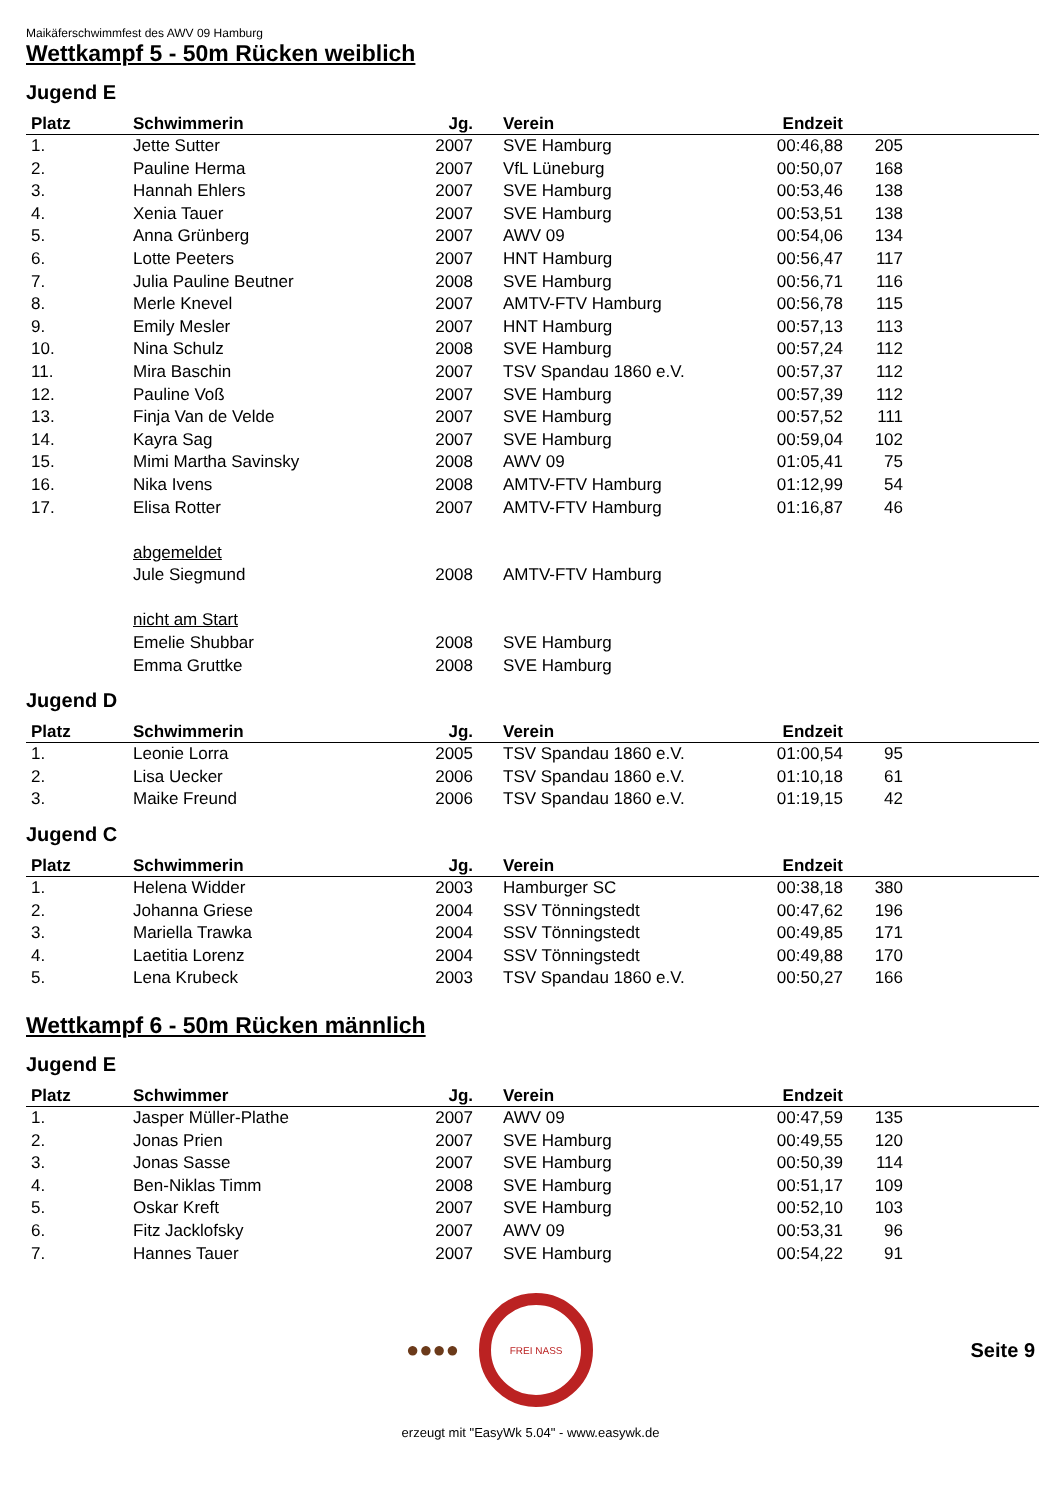Maikäferschwimmfest des AWV 09 Hamburg
Wettkampf 5 - 50m Rücken weiblich
Jugend E
| Platz | Schwimmerin | Jg. | Verein | Endzeit | | |
| --- | --- | --- | --- | --- | --- | --- |
| 1. | Jette Sutter | 2007 | SVE Hamburg | 00:46,88 | 205 | |
| 2. | Pauline Herma | 2007 | VfL Lüneburg | 00:50,07 | 168 | |
| 3. | Hannah Ehlers | 2007 | SVE Hamburg | 00:53,46 | 138 | |
| 4. | Xenia Tauer | 2007 | SVE Hamburg | 00:53,51 | 138 | |
| 5. | Anna Grünberg | 2007 | AWV 09 | 00:54,06 | 134 | |
| 6. | Lotte Peeters | 2007 | HNT Hamburg | 00:56,47 | 117 | |
| 7. | Julia Pauline Beutner | 2008 | SVE Hamburg | 00:56,71 | 116 | |
| 8. | Merle Knevel | 2007 | AMTV-FTV Hamburg | 00:56,78 | 115 | |
| 9. | Emily Mesler | 2007 | HNT Hamburg | 00:57,13 | 113 | |
| 10. | Nina Schulz | 2008 | SVE Hamburg | 00:57,24 | 112 | |
| 11. | Mira Baschin | 2007 | TSV Spandau 1860 e.V. | 00:57,37 | 112 | |
| 12. | Pauline Voß | 2007 | SVE Hamburg | 00:57,39 | 112 | |
| 13. | Finja Van de Velde | 2007 | SVE Hamburg | 00:57,52 | 111 | |
| 14. | Kayra Sag | 2007 | SVE Hamburg | 00:59,04 | 102 | |
| 15. | Mimi Martha Savinsky | 2008 | AWV 09 | 01:05,41 | 75 | |
| 16. | Nika Ivens | 2008 | AMTV-FTV Hamburg | 01:12,99 | 54 | |
| 17. | Elisa Rotter | 2007 | AMTV-FTV Hamburg | 01:16,87 | 46 | |
| | abgemeldet | | | | | |
| | Jule Siegmund | 2008 | AMTV-FTV Hamburg | | | |
| | nicht am Start | | | | | |
| | Emelie Shubbar | 2008 | SVE Hamburg | | | |
| | Emma Gruttke | 2008 | SVE Hamburg | | | |
Jugend D
| Platz | Schwimmerin | Jg. | Verein | Endzeit | | |
| --- | --- | --- | --- | --- | --- | --- |
| 1. | Leonie Lorra | 2005 | TSV Spandau 1860 e.V. | 01:00,54 | 95 | |
| 2. | Lisa Uecker | 2006 | TSV Spandau 1860 e.V. | 01:10,18 | 61 | |
| 3. | Maike Freund | 2006 | TSV Spandau 1860 e.V. | 01:19,15 | 42 | |
Jugend C
| Platz | Schwimmerin | Jg. | Verein | Endzeit | | |
| --- | --- | --- | --- | --- | --- | --- |
| 1. | Helena Widder | 2003 | Hamburger SC | 00:38,18 | 380 | |
| 2. | Johanna Griese | 2004 | SSV Tönningstedt | 00:47,62 | 196 | |
| 3. | Mariella Trawka | 2004 | SSV Tönningstedt | 00:49,85 | 171 | |
| 4. | Laetitia Lorenz | 2004 | SSV Tönningstedt | 00:49,88 | 170 | |
| 5. | Lena Krubeck | 2003 | TSV Spandau 1860 e.V. | 00:50,27 | 166 | |
Wettkampf 6 - 50m Rücken männlich
Jugend E
| Platz | Schwimmer | Jg. | Verein | Endzeit | | |
| --- | --- | --- | --- | --- | --- | --- |
| 1. | Jasper Müller-Plathe | 2007 | AWV 09 | 00:47,59 | 135 | |
| 2. | Jonas Prien | 2007 | SVE Hamburg | 00:49,55 | 120 | |
| 3. | Jonas Sasse | 2007 | SVE Hamburg | 00:50,39 | 114 | |
| 4. | Ben-Niklas Timm | 2008 | SVE Hamburg | 00:51,17 | 109 | |
| 5. | Oskar Kreft | 2007 | SVE Hamburg | 00:52,10 | 103 | |
| 6. | Fitz Jacklofsky | 2007 | AWV 09 | 00:53,31 | 96 | |
| 7. | Hannes Tauer | 2007 | SVE Hamburg | 00:54,22 | 91 | |
●●●●
FREI NASS
Seite 9
erzeugt mit "EasyWk 5.04" - www.easywk.de